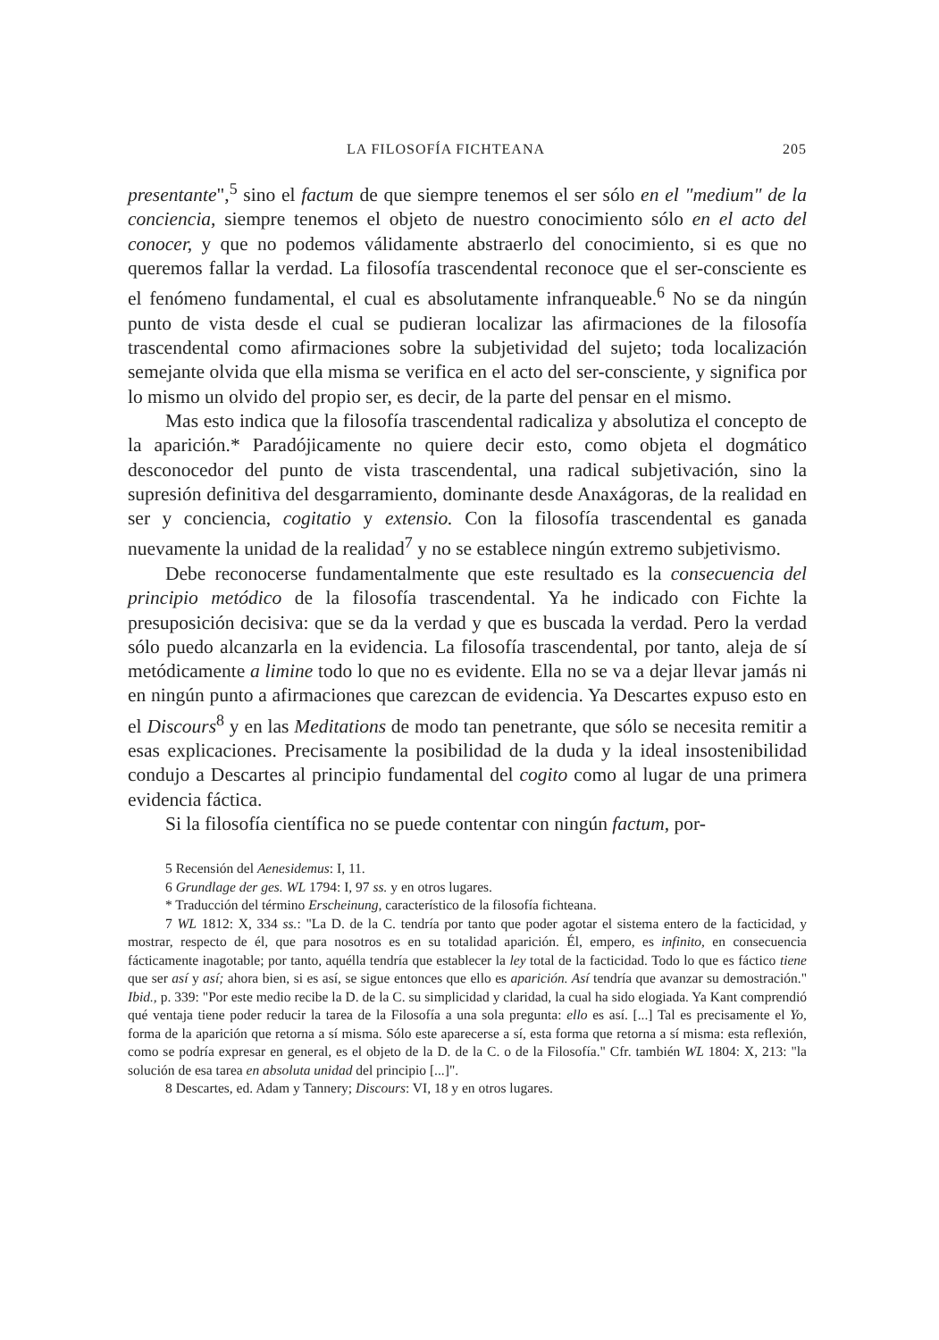LA FILOSOFÍA FICHTEANA 205
presentante",<sup>5</sup> sino el factum de que siempre tenemos el ser sólo en el "medium" de la conciencia, siempre tenemos el objeto de nuestro conocimiento sólo en el acto del conocer, y que no podemos válidamente abstraerlo del conocimiento, si es que no queremos fallar la verdad. La filosofía trascendental reconoce que el ser-consciente es el fenómeno fundamental, el cual es absolutamente infranqueable.<sup>6</sup> No se da ningún punto de vista desde el cual se pudieran localizar las afirmaciones de la filosofía trascendental como afirmaciones sobre la subjetividad del sujeto; toda localización semejante olvida que ella misma se verifica en el acto del ser-consciente, y significa por lo mismo un olvido del propio ser, es decir, de la parte del pensar en el mismo.
Mas esto indica que la filosofía trascendental radicaliza y absolutiza el concepto de la aparición.* Paradójicamente no quiere decir esto, como objeta el dogmático desconocedor del punto de vista trascendental, una radical subjetivación, sino la supresión definitiva del desgarramiento, dominante desde Anaxágoras, de la realidad en ser y conciencia, cogitatio y extensio. Con la filosofía trascendental es ganada nuevamente la unidad de la realidad<sup>7</sup> y no se establece ningún extremo subjetivismo.
Debe reconocerse fundamentalmente que este resultado es la consecuencia del principio metódico de la filosofía trascendental. Ya he indicado con Fichte la presuposición decisiva: que se da la verdad y que es buscada la verdad. Pero la verdad sólo puedo alcanzarla en la evidencia. La filosofía trascendental, por tanto, aleja de sí metódicamente a limine todo lo que no es evidente. Ella no se va a dejar llevar jamás ni en ningún punto a afirmaciones que carezcan de evidencia. Ya Descartes expuso esto en el Discours<sup>8</sup> y en las Meditations de modo tan penetrante, que sólo se necesita remitir a esas explicaciones. Precisamente la posibilidad de la duda y la ideal insostenibilidad condujo a Descartes al principio fundamental del cogito como al lugar de una primera evidencia fáctica.
Si la filosofía científica no se puede contentar con ningún factum, por-
5 Recensión del Aenesidemus: I, 11.
6 Grundlage der ges. WL 1794: I, 97 ss. y en otros lugares.
* Traducción del término Erscheinung, característico de la filosofía fichteana.
7 WL 1812: X, 334 ss.: "La D. de la C. tendría por tanto que poder agotar el sistema entero de la facticidad, y mostrar, respecto de él, que para nosotros es en su totalidad aparición. Él, empero, es infinito, en consecuencia fácticamente inagotable; por tanto, aquélla tendría que establecer la ley total de la facticidad. Todo lo que es fáctico tiene que ser así y así; ahora bien, si es así, se sigue entonces que ello es aparición. Así tendría que avanzar su demostración." Ibid., p. 339: "Por este medio recibe la D. de la C. su simplicidad y claridad, la cual ha sido elogiada. Ya Kant comprendió qué ventaja tiene poder reducir la tarea de la Filosofía a una sola pregunta: ello es así. [...] Tal es precisamente el Yo, forma de la aparición que retorna a sí misma. Sólo este aparecerse a sí, esta forma que retorna a sí misma: esta reflexión, como se podría expresar en general, es el objeto de la D. de la C. o de la Filosofía." Cfr. también WL 1804: X, 213: "la solución de esa tarea en absoluta unidad del principio [...]".
8 Descartes, ed. Adam y Tannery; Discours: VI, 18 y en otros lugares.